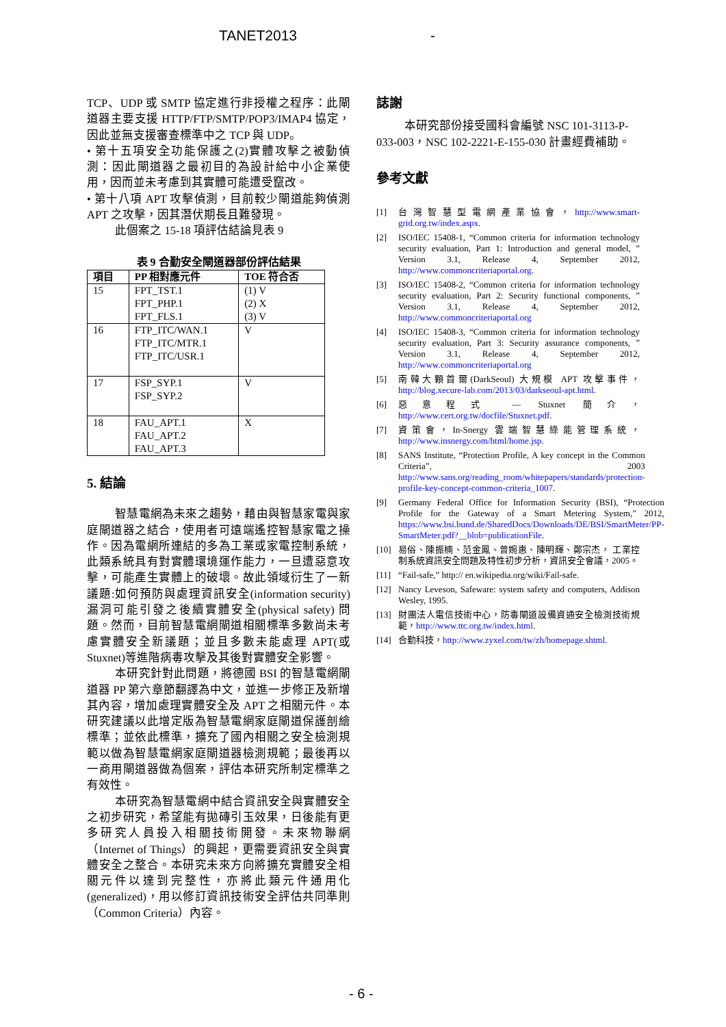TANET2013 -
TCP、UDP 或 SMTP 協定進行非授權之程序：此閘道器主要支援 HTTP/FTP/SMTP/POP3/IMAP4 協定，因此並無支援審查標準中之 TCP 與 UDP。
• 第十五項安全功能保護之(2)實體攻擊之被動偵測：因此閘道器之最初目的為設計給中小企業使用，因而並未考慮到其實體可能遭受竄改。
• 第十八項 APT 攻擊偵測，目前較少閘道能夠偵測 APT 之攻擊，因其潛伏期長且難發現。
此個案之 15-18 項評估結論見表 9
表 9 合勤安全閘道器部份評估結果
| 項目 | PP 相對應元件 | TOE 符合否 |
| --- | --- | --- |
| 15 | FPT_TST.1 FPT_PHP.1 FPT_FLS.1 | (1) V (2) X (3) V |
| 16 | FTP_ITC/WAN.1 FTP_ITC/MTR.1 FTP_ITC/USR.1 | V |
| 17 | FSP_SYP.1 FSP_SYP.2 | V |
| 18 | FAU_APT.1 FAU_APT.2 FAU_APT.3 | X |
5. 結論
智慧電網為未來之趨勢，藉由與智慧家電與家庭閘道器之結合，使用者可遠端遙控智慧家電之操作。因為電網所連結的多為工業或家電控制系統，此類系統具有對實體環境運作能力，一旦遭惡意攻擊，可能產生實體上的破壞。故此領域衍生了一新議題:如何預防與處理資訊安全(information security)漏洞可能引發之後續實體安全(physical safety) 問題。然而，目前智慧電網閘道相關標準多數尚未考慮實體安全新議題；並且多數未能處理 APT(或 Stuxnet)等進階病毒攻擊及其後對實體安全影響。
本研究針對此問題，將德國 BSI 的智慧電網閘道器 PP 第六章節翻譯為中文，並進一步修正及新增其內容，增加處理實體安全及 APT 之相關元件。本研究建議以此增定版為智慧電網家庭閘道保護剖繪標準；並依此標準，擴充了國內相關之安全檢測規範以做為智慧電網家庭閘道器檢測規範；最後再以一商用閘道器做為個案，評估本研究所制定標準之有效性。
本研究為智慧電網中結合資訊安全與實體安全之初步研究，希望能有拋磚引玉效果，日後能有更多研究人員投入相關技術開發。未來物聯網（Internet of Things）的興起，更需要資訊安全與實體安全之整合。本研究未來方向將擴充實體安全相關元件以達到完整性，亦將此類元件通用化(generalized)，用以修訂資訊技術安全評估共同準則（Common Criteria）內容。
誌謝
本研究部份接受國科會編號 NSC 101-3113-P-033-003，NSC 102-2221-E-155-030 計畫經費補助。
參考文獻
[1] 台灣智慧型電網產業協會，http://www.smart-grid.org.tw/index.aspx.
[2] ISO/IEC 15408-1, “Common criteria for information technology security evaluation, Part 1: Introduction and general model, ” Version 3.1, Release 4, September 2012, http://www.commoncriteriaportal.org.
[3] ISO/IEC 15408-2, “Common criteria for information technology security evaluation, Part 2: Security functional components, ” Version 3.1, Release 4, September 2012, http://www.commoncriteriaportal.org
[4] ISO/IEC 15408-3, “Common criteria for information technology security evaluation, Part 3: Security assurance components, ” Version 3.1, Release 4, September 2012, http://www.commoncriteriaportal.org
[5] 南韓大顆首爾(DarkSeoul) 大規模 APT 攻擊事件，http://blog.xecure-lab.com/2013/03/darkseoul-apt.html.
[6] 惡意程式 — Stuxnet 簡介，http://www.cert.org.tw/docfile/Stuxnet.pdf.
[7] 資策會，In-Snergy 雲端智慧綠能管理系統，http://www.insnergy.com/html/home.jsp.
[8] SANS Institute, “Protection Profile, A key concept in the Common Criteria”, 2003 http://www.sans.org/reading_room/whitepapers/standards/protection-profile-key-concept-common-criteria_1007.
[9] Germany Federal Office for Information Security (BSI), “Protection Profile for the Gateway of a Smart Metering System,” 2012, https://www.bsi.bund.de/SharedDocs/Downloads/DE/BSI/SmartMeter/PP-SmartMeter.pdf?__blob=publicationFile.
[10] 易俗、陳振楠、范金鳳、曾婉惠、陳明輝、鄭宗杰， 工業控制系統資訊安全問題及特性初步分析，資訊安全會議，2005。
[11] “Fail-safe,” http:// en.wikipedia.org/wiki/Fail-safe.
[12] Nancy Leveson, Safeware: system safety and computers, Addison Wesley, 1995.
[13] 財團法人電信技術中心，防毒閘道設備資通安全檢測技術規範，http://www.ttc.org.tw/index.html.
[14] 合勤科技，http://www.zyxel.com/tw/zh/homepage.shtml.
- 6 -